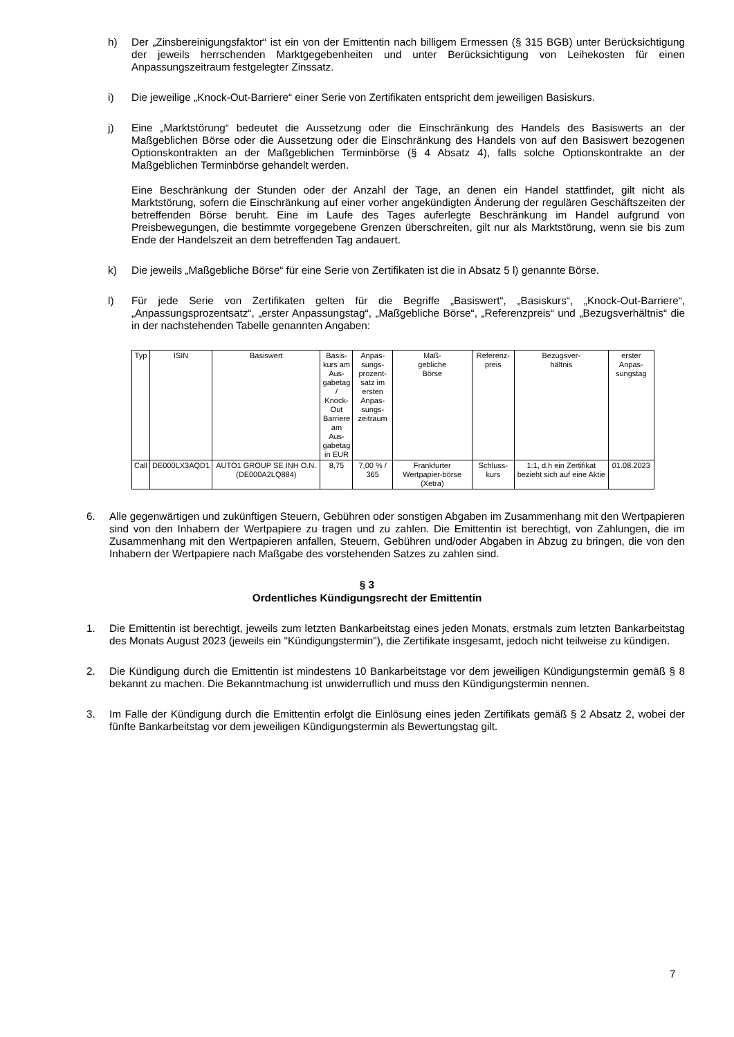h) Der „Zinsbereinigungsfaktor“ ist ein von der Emittentin nach billigem Ermessen (§ 315 BGB) unter Berücksichtigung der jeweils herrschenden Marktgegebenheiten und unter Berücksichtigung von Leihekosten für einen Anpassungszeitraum festgelegter Zinssatz.
i) Die jeweilige „Knock-Out-Barriere“ einer Serie von Zertifikaten entspricht dem jeweiligen Basiskurs.
j) Eine „Marktstörung“ bedeutet die Aussetzung oder die Einschränkung des Handels des Basiswerts an der Maßgeblichen Börse oder die Aussetzung oder die Einschränkung des Handels von auf den Basiswert bezogenen Optionskontrakten an der Maßgeblichen Terminbörse (§ 4 Absatz 4), falls solche Optionskontrakte an der Maßgeblichen Terminbörse gehandelt werden.
Eine Beschränkung der Stunden oder der Anzahl der Tage, an denen ein Handel stattfindet, gilt nicht als Marktstörung, sofern die Einschränkung auf einer vorher angekündigten Änderung der regulären Geschäftszeiten der betreffenden Börse beruht. Eine im Laufe des Tages auferlegte Beschränkung im Handel aufgrund von Preisbewegungen, die bestimmte vorgegebene Grenzen überschreiten, gilt nur als Marktstörung, wenn sie bis zum Ende der Handelszeit an dem betreffenden Tag andauert.
k) Die jeweils „Maßgebliche Börse“ für eine Serie von Zertifikaten ist die in Absatz 5 l) genannte Börse.
l) Für jede Serie von Zertifikaten gelten für die Begriffe „Basiswert“, „Basiskurs“, „Knock-Out-Barriere“, „Anpassungsprozentsatz“, „erster Anpassungstag“, „Maßgebliche Börse“, „Referenzpreis“ und „Bezugsverhältnis“ die in der nachstehenden Tabelle genannten Angaben:
| Typ | ISIN | Basiswert | Basis- kurs am Aus- gabetag / Knock- Out Barriere am Aus- gabetag in EUR | Anpas- sungs- prozent- satz im ersten Anpas- sungs- zeitraum | Maß- gebliche Börse | Referenz- preis | Bezugsver- hältnis | erster Anpas- sungstag |
| --- | --- | --- | --- | --- | --- | --- | --- | --- |
| Call | DE000LX3AQD1 | AUTO1 GROUP SE INH O.N. (DE000A2LQ884) | 8,75 | 7,00 % / 365 | Frankfurter Wertpapier-börse (Xetra) | Schluss-kurs | 1:1, d.h ein Zertifikat bezieht sich auf eine Aktie | 01.08.2023 |
6. Alle gegenwärtigen und zukünftigen Steuern, Gebühren oder sonstigen Abgaben im Zusammenhang mit den Wertpapieren sind von den Inhabern der Wertpapiere zu tragen und zu zahlen. Die Emittentin ist berechtigt, von Zahlungen, die im Zusammenhang mit den Wertpapieren anfallen, Steuern, Gebühren und/oder Abgaben in Abzug zu bringen, die von den Inhabern der Wertpapiere nach Maßgabe des vorstehenden Satzes zu zahlen sind.
§ 3
Ordentliches Kündigungsrecht der Emittentin
1. Die Emittentin ist berechtigt, jeweils zum letzten Bankarbeitstag eines jeden Monats, erstmals zum letzten Bankarbeitstag des Monats August 2023 (jeweils ein "Kündigungstermin"), die Zertifikate insgesamt, jedoch nicht teilweise zu kündigen.
2. Die Kündigung durch die Emittentin ist mindestens 10 Bankarbeitstage vor dem jeweiligen Kündigungstermin gemäß § 8 bekannt zu machen. Die Bekanntmachung ist unwiderruflich und muss den Kündigungstermin nennen.
3. Im Falle der Kündigung durch die Emittentin erfolgt die Einlösung eines jeden Zertifikats gemäß § 2 Absatz 2, wobei der fünfte Bankarbeitstag vor dem jeweiligen Kündigungstermin als Bewertungstag gilt.
7